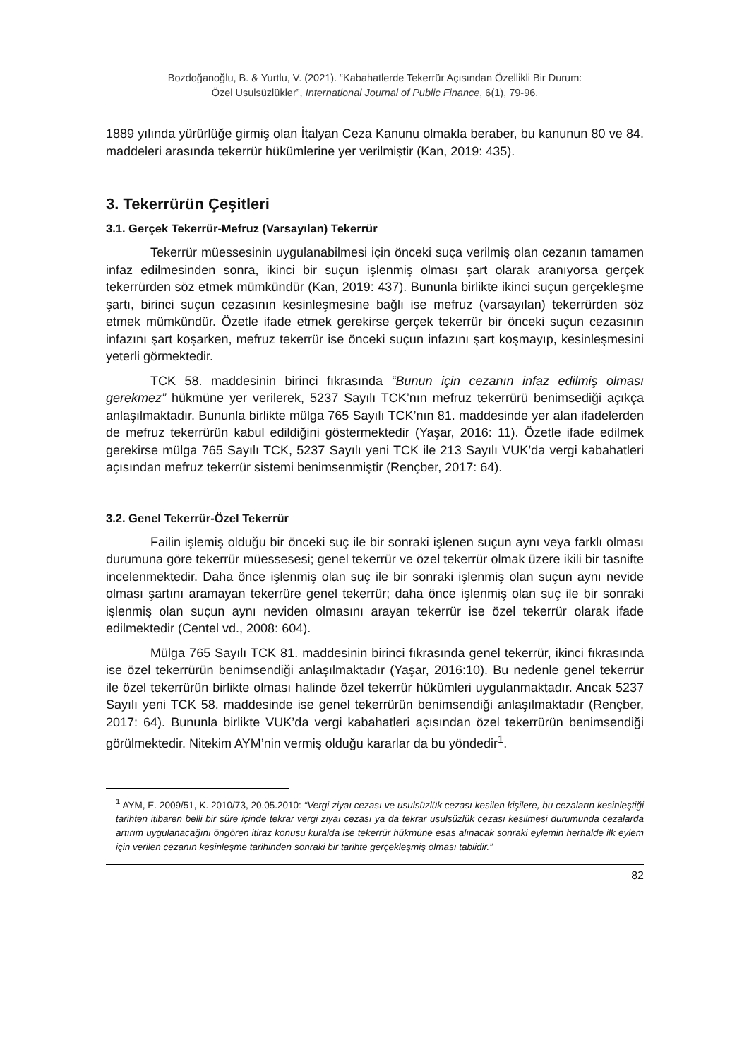Bozdoğanoğlu, B. & Yurtlu, V. (2021). “Kabahatlerde Tekerrür Açısından Özellikli Bir Durum:
Özel Usulsüzlükler”, International Journal of Public Finance, 6(1), 79-96.
1889 yılında yürürlüğe girmiş olan İtalyan Ceza Kanunu olmakla beraber, bu kanunun 80 ve 84. maddeleri arasında tekerrür hükümlerine yer verilmiştir (Kan, 2019: 435).
3. Tekerrürün Çeşitleri
3.1. Gerçek Tekerrür-Mefruz (Varsayılan) Tekerrür
Tekerrür müessesinin uygulanabilmesi için önceki suça verilmiş olan cezanın tamamen infaz edilmesinden sonra, ikinci bir suçun işlenmiş olması şart olarak aranıyorsa gerçek tekerrürden söz etmek mümkündür (Kan, 2019: 437). Bununla birlikte ikinci suçun gerçekleşme şartı, birinci suçun cezasının kesinleşmesine bağlı ise mefruz (varsayılan) tekerrürden söz etmek mümkündür. Özetle ifade etmek gerekirse gerçek tekerrür bir önceki suçun cezasının infazını şart koşarken, mefruz tekerrür ise önceki suçun infazını şart koşmayıp, kesinleşmesini yeterli görmektedir.
TCK 58. maddesinin birinci fıkrasında “Bunun için cezanın infaz edilmiş olması gerekmez” hükmüne yer verilerek, 5237 Sayılı TCK’nın mefruz tekerrürü benimsediği açıkça anlaşılmaktadır. Bununla birlikte mülga 765 Sayılı TCK’nın 81. maddesinde yer alan ifadelerden de mefruz tekerrürün kabul edildiğini göstermektedir (Yaşar, 2016: 11). Özetle ifade edilmek gerekirse mülga 765 Sayılı TCK, 5237 Sayılı yeni TCK ile 213 Sayılı VUK’da vergi kabahatleri açısından mefruz tekerrür sistemi benimsenmiştir (Rençber, 2017: 64).
3.2. Genel Tekerrür-Özel Tekerrür
Failin işlemiş olduğu bir önceki suç ile bir sonraki işlenen suçun aynı veya farklı olması durumuna göre tekerrür müessesesi; genel tekerrür ve özel tekerrür olmak üzere ikili bir tasnifte incelenmektedir. Daha önce işlenmiş olan suç ile bir sonraki işlenmiş olan suçun aynı nevide olması şartını aramayan tekerrüre genel tekerrür; daha önce işlenmiş olan suç ile bir sonraki işlenmiş olan suçun aynı neviden olmasını arayan tekerrür ise özel tekerrür olarak ifade edilmektedir (Centel vd., 2008: 604).
Mülga 765 Sayılı TCK 81. maddesinin birinci fıkrasında genel tekerrür, ikinci fıkrasında ise özel tekerrürün benimsendiği anlaşılmaktadır (Yaşar, 2016:10). Bu nedenle genel tekerrür ile özel tekerrürün birlikte olması halinde özel tekerrür hükümleri uygulanmaktadır. Ancak 5237 Sayılı yeni TCK 58. maddesinde ise genel tekerrürün benimsendiği anlaşılmaktadır (Rençber, 2017: 64). Bununla birlikte VUK’da vergi kabahatleri açısından özel tekerrürün benimsendiği görülmektedir. Nitekim AYM’nin vermiş olduğu kararlar da bu yöndedir<sup>1</sup>.
<sup>1</sup> AYM, E. 2009/51, K. 2010/73, 20.05.2010: “Vergi ziyaı cezası ve usulsüzlük cezası kesilen kişilere, bu cezaların kesinleştiği tarihten itibaren belli bir süre içinde tekrar vergi ziyaı cezası ya da tekrar usulsüzlük cezası kesilmesi durumunda cezalarda artırım uygulanacağını öngören itiraz konusu kuralda ise tekerrür hükmüne esas alınacak sonraki eylemin herhalde ilk eylem için verilen cezanın kesinleşme tarihinden sonraki bir tarihte gerçekleşmiş olması tabiidir.”
82